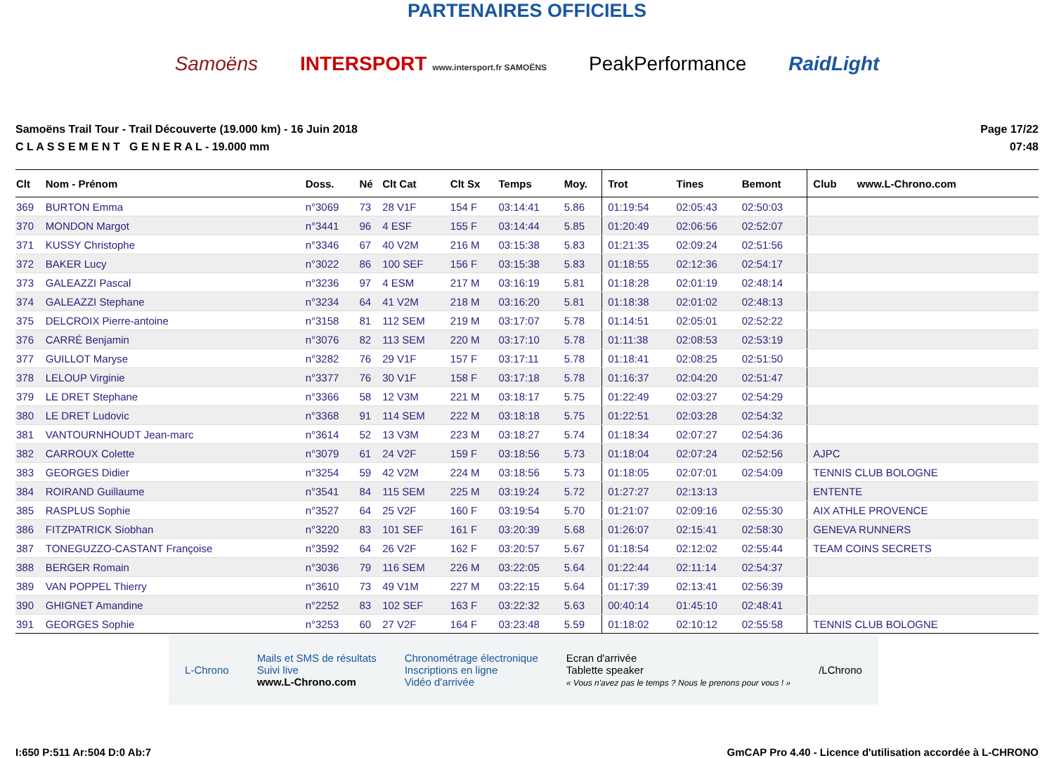PARTENAIRES OFFICIELS
Samoëns INTERSPORT www.intersport.fr SAMOËNS PeakPerformance RaidLight
Samoëns Trail Tour - Trail Découverte (19.000 km) - 16 Juin 2018
C L A S S E M E N T G E N E R A L - 19.000 mm
Page 17/22
07:48
| Clt | Nom - Prénom | Doss. | Né | Clt Cat | Clt Sx | Temps | Moy. | Trot | Tines | Bemont | Club www.L-Chrono.com |
| --- | --- | --- | --- | --- | --- | --- | --- | --- | --- | --- | --- |
| 369 | BURTON Emma | n°3069 | 73 | 28 V1F | 154 F | 03:14:41 | 5.86 | 01:19:54 | 02:05:43 | 02:50:03 | |
| 370 | MONDON Margot | n°3441 | 96 | 4 ESF | 155 F | 03:14:44 | 5.85 | 01:20:49 | 02:06:56 | 02:52:07 | |
| 371 | KUSSY Christophe | n°3346 | 67 | 40 V2M | 216 M | 03:15:38 | 5.83 | 01:21:35 | 02:09:24 | 02:51:56 | |
| 372 | BAKER Lucy | n°3022 | 86 | 100 SEF | 156 F | 03:15:38 | 5.83 | 01:18:55 | 02:12:36 | 02:54:17 | |
| 373 | GALEAZZI Pascal | n°3236 | 97 | 4 ESM | 217 M | 03:16:19 | 5.81 | 01:18:28 | 02:01:19 | 02:48:14 | |
| 374 | GALEAZZI Stephane | n°3234 | 64 | 41 V2M | 218 M | 03:16:20 | 5.81 | 01:18:38 | 02:01:02 | 02:48:13 | |
| 375 | DELCROIX Pierre-antoine | n°3158 | 81 | 112 SEM | 219 M | 03:17:07 | 5.78 | 01:14:51 | 02:05:01 | 02:52:22 | |
| 376 | CARRÉ Benjamin | n°3076 | 82 | 113 SEM | 220 M | 03:17:10 | 5.78 | 01:11:38 | 02:08:53 | 02:53:19 | |
| 377 | GUILLOT Maryse | n°3282 | 76 | 29 V1F | 157 F | 03:17:11 | 5.78 | 01:18:41 | 02:08:25 | 02:51:50 | |
| 378 | LELOUP Virginie | n°3377 | 76 | 30 V1F | 158 F | 03:17:18 | 5.78 | 01:16:37 | 02:04:20 | 02:51:47 | |
| 379 | LE DRET Stephane | n°3366 | 58 | 12 V3M | 221 M | 03:18:17 | 5.75 | 01:22:49 | 02:03:27 | 02:54:29 | |
| 380 | LE DRET Ludovic | n°3368 | 91 | 114 SEM | 222 M | 03:18:18 | 5.75 | 01:22:51 | 02:03:28 | 02:54:32 | |
| 381 | VANTOURNHOUDT Jean-marc | n°3614 | 52 | 13 V3M | 223 M | 03:18:27 | 5.74 | 01:18:34 | 02:07:27 | 02:54:36 | |
| 382 | CARROUX Colette | n°3079 | 61 | 24 V2F | 159 F | 03:18:56 | 5.73 | 01:18:04 | 02:07:24 | 02:52:56 | AJPC |
| 383 | GEORGES Didier | n°3254 | 59 | 42 V2M | 224 M | 03:18:56 | 5.73 | 01:18:05 | 02:07:01 | 02:54:09 | TENNIS CLUB BOLOGNE |
| 384 | ROIRAND Guillaume | n°3541 | 84 | 115 SEM | 225 M | 03:19:24 | 5.72 | 01:27:27 | 02:13:13 | | ENTENTE |
| 385 | RASPLUS Sophie | n°3527 | 64 | 25 V2F | 160 F | 03:19:54 | 5.70 | 01:21:07 | 02:09:16 | 02:55:30 | AIX ATHLE PROVENCE |
| 386 | FITZPATRICK Siobhan | n°3220 | 83 | 101 SEF | 161 F | 03:20:39 | 5.68 | 01:26:07 | 02:15:41 | 02:58:30 | GENEVA RUNNERS |
| 387 | TONEGUZZO-CASTANT Françoise | n°3592 | 64 | 26 V2F | 162 F | 03:20:57 | 5.67 | 01:18:54 | 02:12:02 | 02:55:44 | TEAM COINS SECRETS |
| 388 | BERGER Romain | n°3036 | 79 | 116 SEM | 226 M | 03:22:05 | 5.64 | 01:22:44 | 02:11:14 | 02:54:37 | |
| 389 | VAN POPPEL Thierry | n°3610 | 73 | 49 V1M | 227 M | 03:22:15 | 5.64 | 01:17:39 | 02:13:41 | 02:56:39 | |
| 390 | GHIGNET Amandine | n°2252 | 83 | 102 SEF | 163 F | 03:22:32 | 5.63 | 00:40:14 | 01:45:10 | 02:48:41 | |
| 391 | GEORGES Sophie | n°3253 | 60 | 27 V2F | 164 F | 03:23:48 | 5.59 | 01:18:02 | 02:10:12 | 02:55:58 | TENNIS CLUB BOLOGNE |
L-Chrono Mails et SMS de résultats
Suivi live
www.L-Chrono.com Chronométrage électronique
Inscriptions en ligne
Vidéo d'arrivée Ecran d'arrivée
Tablette speaker
« Vous n'avez pas le temps ? Nous le prenons pour vous ! » /LChrono
I:650 P:511 Ar:504 D:0 Ab:7 GmCAP Pro 4.40 - Licence d'utilisation accordée à L-CHRONO